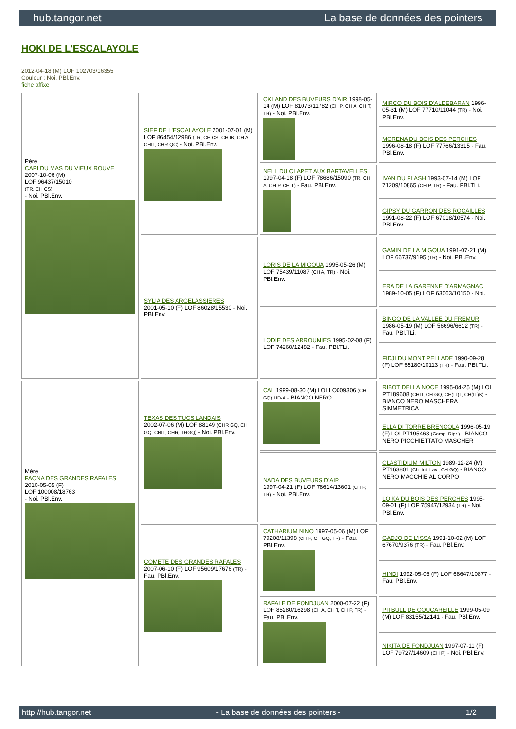hub.tangor.net La base de données des pointers
HOKI DE L'ESCALAYOLE
2012-04-18 (M) LOF 102703/16355
Couleur : Noi. PBl.Env.
fiche affixe
| Père CAPI DU MAS DU VIEUX ROUVE 2007-10-06 (M) LOF 96437/15010 (TR, CH CS) - Noi. PBl.Env. | SIEF DE L'ESCALAYOLE 2001-07-01 (M) LOF 86454/12986 (TR, CH CS, CH IB, CH A, CHIT, CHR QC) - Noi. PBl.Env. | OKLAND DES BUVEURS D'AIR 1998-05-14 (M) LOF 81073/11782 (CH P, CH A, CH T, TR) - Noi. PBl.Env. | MIRCO DU BOIS D'ALDEBARAN 1996-05-31 (M) LOF 77710/11044 (TR) - Noi. PBl.Env. |
| | | | MORENA DU BOIS DES PERCHES 1996-08-18 (F) LOF 77766/13315 - Fau. PBl.Env. |
| | | NELL DU CLAPET AUX BARTAVELLES 1997-04-18 (F) LOF 78686/15090 (TR, CH A, CH P, CH T) - Fau. PBl.Env. | IVAN DU FLASH 1993-07-14 (M) LOF 71209/10865 (CH P, TR) - Fau. PBl.TLi. |
| | | | GIPSY DU GARRON DES ROCAILLES 1991-08-22 (F) LOF 67018/10574 - Noi. PBl.Env. |
| | SYLIA DES ARGELASSIERES 2001-05-10 (F) LOF 86028/15530 - Noi. PBl.Env. | LORIS DE LA MIGOUA 1995-05-26 (M) LOF 75439/11087 (CH A, TR) - Noi. PBl.Env. | GAMIN DE LA MIGOUA 1991-07-21 (M) LOF 66737/9195 (TR) - Noi. PBl.Env. |
| | | | ERA DE LA GARENNE D'ARMAGNAC 1989-10-05 (F) LOF 63063/10150 - Noi. |
| | | LODIE DES ARROUMIES 1995-02-08 (F) LOF 74260/12482 - Fau. PBl.TLi. | BINGO DE LA VALLEE DU FREMUR 1986-05-19 (M) LOF 56696/6612 (TR) - Fau. PBl.TLi. |
| | | | FIDJI DU MONT PELLADE 1990-09-28 (F) LOF 65180/10113 (TR) - Fau. PBl.TLi. |
| Mère FAONA DES GRANDES RAFALES 2010-05-05 (F) LOF 100008/18763 - Noi. PBl.Env. | TEXAS DES TUCS LANDAIS 2002-07-06 (M) LOF 88149 (CHR GQ, CH GQ, CHIT, CHR, TRGQ) - Noi. PBl.Env. | CAL 1999-08-30 (M) LOI LO009306 (CH GQ) HD-A - BIANCO NERO | RIBOT DELLA NOCE 1995-04-25 (M) LOI PT189608 (CHIT, CH GQ, CH(IT)T, CH(IT)B) - BIANCO NERO MASCHERA SIMMETRICA |
| | | | ELLA DI TORRE BRENCOLA 1996-05-19 (F) LOI PT195463 (Camp. Ripr.) - BIANCO NERO PICCHIETTATO MASCHER |
| | | NADA DES BUVEURS D'AIR 1997-04-21 (F) LOF 78614/13601 (CH P, TR) - Noi. PBl.Env. | CLASTIDIUM MILTON 1989-12-24 (M) PT163801 (Ch. Int. Lav., CH GQ) - BIANCO NERO MACCHIE AL CORPO |
| | | | LOIKA DU BOIS DES PERCHES 1995-09-01 (F) LOF 75947/12934 (TR) - Noi. PBl.Env. |
| | COMETE DES GRANDES RAFALES 2007-06-10 (F) LOF 95609/17676 (TR) - Fau. PBl.Env. | CATHARIUM NINO 1997-05-06 (M) LOF 79208/11398 (CH P, CH GQ, TR) - Fau. PBl.Env. | GADJO DE L'ISSA 1991-10-02 (M) LOF 67670/9376 (TR) - Fau. PBl.Env. |
| | | | HINDI 1992-05-05 (F) LOF 68647/10877 - Fau. PBl.Env. |
| | | RAFALE DE FONDJUAN 2000-07-22 (F) LOF 85280/16298 (CH A, CH T, CH P, TR) - Fau. PBl.Env. | PITBULL DE COUCAREILLE 1999-05-09 (M) LOF 83155/12141 - Fau. PBl.Env. |
| | | | NIKITA DE FONDJUAN 1997-07-11 (F) LOF 79727/14609 (CH P) - Noi. PBl.Env. |
http://hub.tangor.net - La base de données des pointers - 1/2